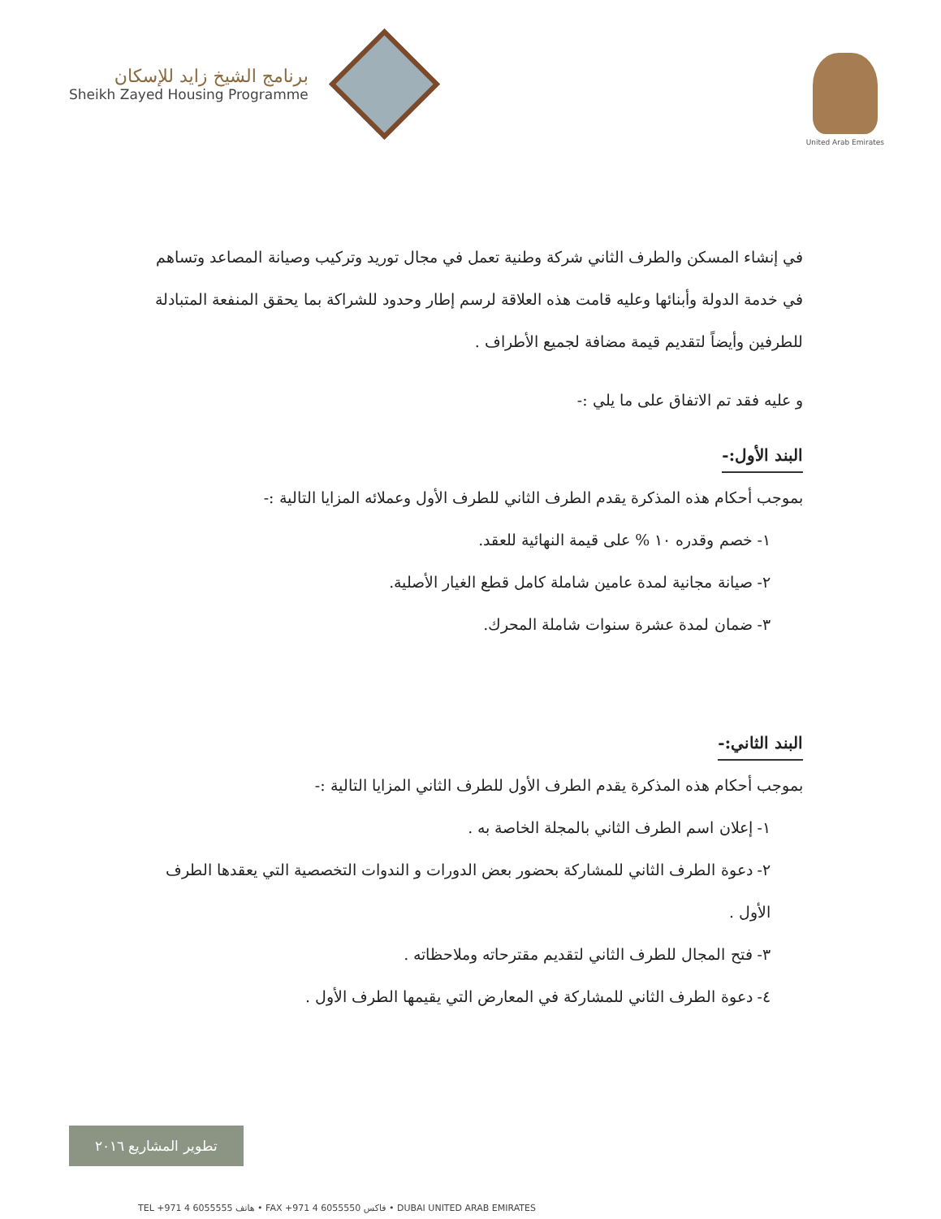برنامج الشيخ زايد للإسكان
Sheikh Zayed Housing Programme
United Arab Emirates
في إنشاء المسكن والطرف الثاني شركة وطنية تعمل في مجال توريد وتركيب وصيانة المصاعد وتساهم في خدمة الدولة وأبنائها وعليه قامت هذه العلاقة لرسم إطار وحدود للشراكة بما يحقق المنفعة المتبادلة للطرفين وأيضاً لتقديم قيمة مضافة لجميع الأطراف .
و عليه فقد تم الاتفاق على ما يلي :-
البند الأول:-
بموجب أحكام هذه المذكرة يقدم الطرف الثاني للطرف الأول وعملائه المزايا التالية :-
١- خصم وقدره ١٠ % على قيمة النهائية للعقد.
٢- صيانة مجانية لمدة عامين شاملة كامل قطع الغيار الأصلية.
٣- ضمان لمدة عشرة سنوات شاملة المحرك.
البند الثاني:-
بموجب أحكام هذه المذكرة يقدم الطرف الأول للطرف الثاني المزايا التالية :-
١- إعلان اسم الطرف الثاني بالمجلة الخاصة به .
٢- دعوة الطرف الثاني للمشاركة بحضور بعض الدورات و الندوات التخصصية التي يعقدها الطرف الأول .
٣- فتح المجال للطرف الثاني لتقديم مقترحاته وملاحظاته .
٤- دعوة الطرف الثاني للمشاركة في المعارض التي يقيمها الطرف الأول .
تطوير المشاريع ٢٠١٦
TEL +971 4 6055555 هاتف • FAX +971 4 6055550 فاكس • DUBAI UNITED ARAB EMIRATES